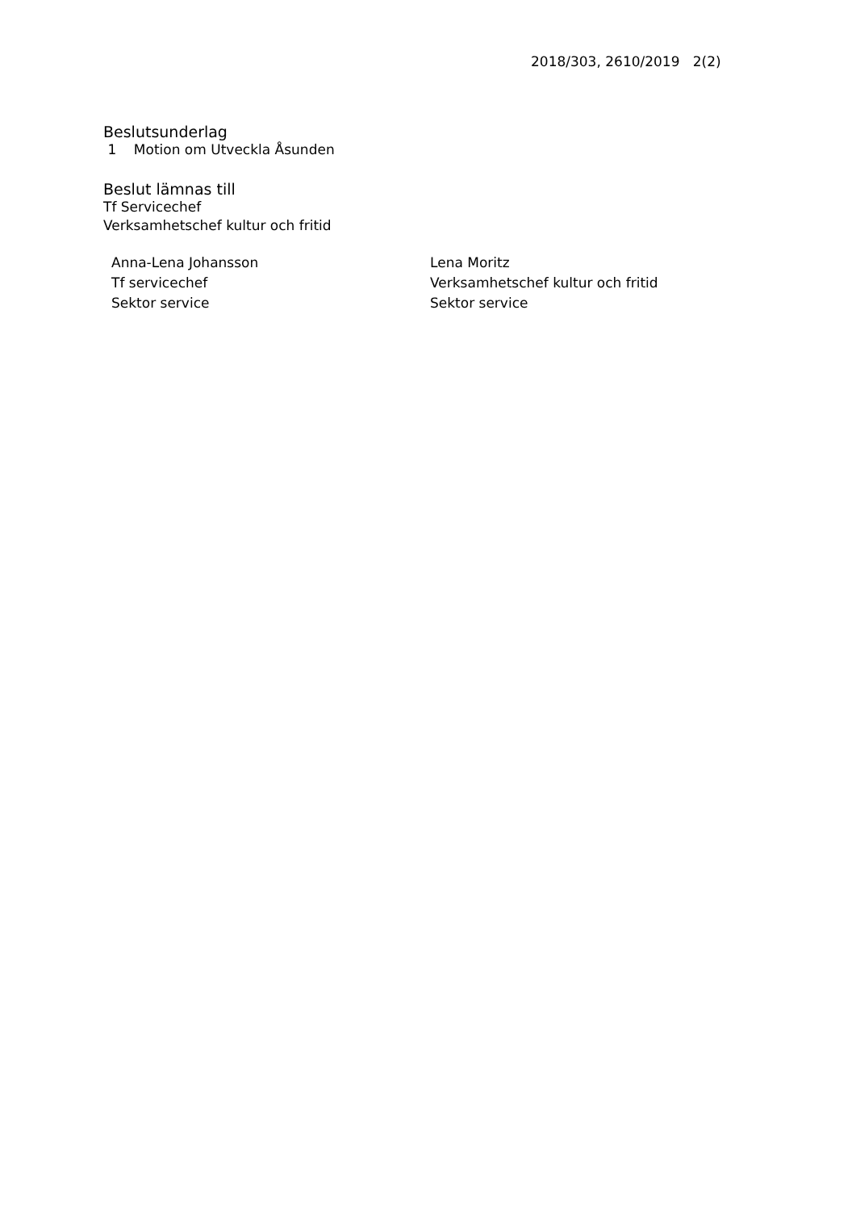2018/303, 2610/2019 2(2)
Beslutsunderlag
1 Motion om Utveckla Åsunden
Beslut lämnas till
Tf Servicechef
Verksamhetschef kultur och fritid
Anna-Lena Johansson
Tf servicechef
Sektor service
Lena Moritz
Verksamhetschef kultur och fritid
Sektor service